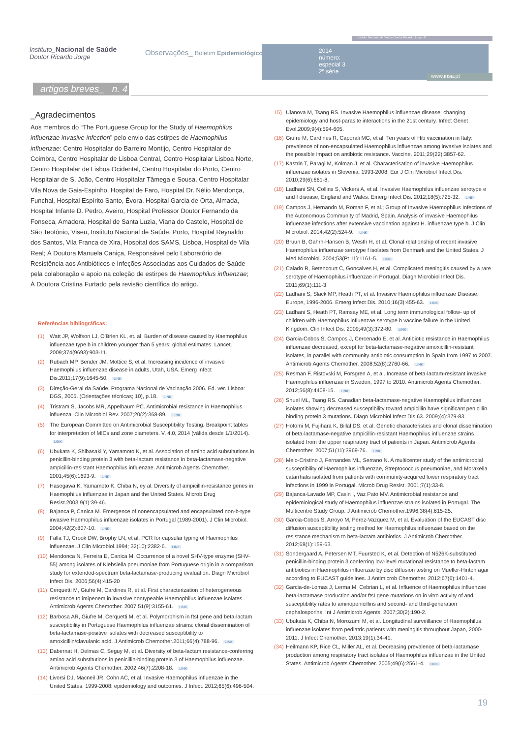Instituto_Nacional de Saúde
Doutor Ricardo Jorge
Observações_ Boletim Epidemiológico
Instituto Nacional de Saúde Doutor Ricardo Jorge, IP
2014
número:
especial 3
2ª série
www.insa.pt
artigos breves_ n. 4
_Agradecimentos
Aos membros do “The Portuguese Group for the Study of Haemophilus influenzae invasive infection” pelo envio das estirpes de Haemophilus influenzae: Centro Hospitalar do Barreiro Montijo, Centro Hospitalar de Coimbra, Centro Hospitalar de Lisboa Central, Centro Hospitalar Lisboa Norte, Centro Hospitalar de Lisboa Ocidental, Centro Hospitalar do Porto, Centro Hospitalar de S. João, Centro Hospitalar Tâmega e Sousa, Centro Hospitalar Vila Nova de Gaia-Espinho, Hospital de Faro, Hospital Dr. Nélio Mendonça, Funchal, Hospital Espírito Santo, Évora, Hospital Garcia de Orta, Almada, Hospital Infante D. Pedro, Aveiro, Hospital Professor Doutor Fernando da Fonseca, Amadora, Hospital de Santa Luzia, Viana do Castelo, Hospital de São Teotónio, Viseu, Instituto Nacional de Saúde, Porto, Hospital Reynaldo dos Santos, Vila Franca de Xira, Hospital dos SAMS, Lisboa, Hospital de Vila Real; À Doutora Manuela Caniça, Responsável pelo Laboratório de Resistência aos Antibióticos e Infeções Associadas aos Cuidados de Saúde pela colaboração e apoio na coleção de estirpes de Haemophilus influenzae; À Doutora Cristina Furtado pela revisão científica do artigo.
Referências bibliográficas:
(1) Watt JP, Wolfson LJ, O'Brien KL, et. al. Burden of disease caused by Haemophilus influenzae type b in children younger than 5 years: global estimates. Lancet. 2009;374(9693):903-11.
(2) Rubach MP, Bender JM, Mottice S, et al. Increasing incidence of invasive Haemophilus influenzae disease in adults, Utah, USA. Emerg Infect Dis.2011;17(9):1645-50. LINK
(3) Direção-Geral da Saúde. Programa Nacional de Vacinação 2006. Ed. ver. Lisboa: DGS, 2005. (Orientações técnicas; 10), p.18. LINK
(4) Tristram S, Jacobs MR, Appelbaum PC. Antimicrobial resistance in Haemophilus influenza. Clin Microbiol Rev. 2007;20(2):368-89. LINK
(5) The European Committee on Antimicrobial Susceptibility Testing. Breakpoint tables for interpretation of MICs and zone diameters. V. 4.0, 2014 (válida desde 1/1/2014). LINK
(6) Ubukata K, Shibasaki Y, Yamamoto K, et al. Association of amino acid substitutions in penicillin-binding protein 3 with beta-lactam resistance in beta-lactamase-negative ampicillin-resistant Haemophilus influenzae. Antimicrob Agents Chemother. 2001;45(6):1693-9. LINK
(7) Hasegawa K, Yamamoto K, Chiba N, ey al. Diversity of ampicillin-resistance genes in Haemophilus influenzae in Japan and the United States. Microb Drug Resist.2003;9(1):39-46.
(8) Bajanca P, Canica M. Emergence of nonencapsulated and encapsulated non-b-type invasive Haemophilus influenzae isolates in Portugal (1989-2001). J Clin Microbiol. 2004;42(2):807-10. LINK
(9) Falla TJ, Crook DW, Brophy LN, et al. PCR for capsular typing of Haemophilus influenzae. J Clin Microbiol.1994; 32(10):2382-6. LINK
(10) Mendonca N, Ferreira E, Canica M. Occurrence of a novel SHV-type enzyme (SHV-55) among isolates of Klebsiella pneumoniae from Portuguese origin in a comparison study for extended-spectrum beta-lactamase-producing evaluation. Diagn Microbiol Infect Dis. 2006;56(4):415-20
(11) Cerquetti M, Giufre M, Cardines R, et al. First characterization of heterogeneous resistance to imipenem in invasive nontypeable Haemophilus influenzae isolates. Antimicrob Agents Chemother. 2007;51(9):3155-61. LINK
(12) Barbosa AR, Giufre M, Cerquetti M, et al. Polymorphism in ftsI gene and beta-lactam susceptibility in Portuguese Haemophilus influenzae strains: clonal dissemination of beta-lactamase-positive isolates with decreased susceptibility to amoxicillin/clavulanic acid. J Antimicrob Chemother.2011;66(4):788-96. LINK
(13) Dabernat H, Delmas C, Seguy M, et al. Diversity of beta-lactam resistance-conferring amino acid substitutions in penicillin-binding protein 3 of Haemophilus influenzae. Antimicrob Agents Chemother. 2002;46(7):2208-18. LINK
(14) Livorsi DJ, Macneil JR, Cohn AC, et al. Invasive Haemophilus influenzae in the United States, 1999-2008: epidemiology and outcomes. J Infect. 2012;65(6):496-504.
15) Ulanova M, Tsang RS. Invasive Haemophilus influenzae disease: changing epidemiology and host-parasite interactions in the 21st century. Infect Genet Evol.2009;9(4):594-605.
(16) Giufre M, Cardines R, Caporali MG, et al. Ten years of Hib vaccination in Italy: prevalence of non-encapsulated Haemophilus influenzae among invasive isolates and the possible impact on antibiotic resistance. Vaccine. 2011;29(22):3857-62.
(17) Kastrin T, Paragi M, Kolman J, et al. Characterisation of invasive Haemophilus influenzae isolates in Slovenia, 1993-2008. Eur J Clin Microbiol Infect Dis. 2010;29(6):661-8.
(18) Ladhani SN, Collins S, Vickers A, et al. Invasive Haemophilus influenzae serotype e and f disease, England and Wales. Emerg Infect Dis. 2012;18(5):725-32. LINK
(19) Campos J, Hernando M, Roman F, et al.; Group of Invasive Haemophilus Infections of the Autonomous Community of Madrid, Spain. Analysis of invasive Haemophilus influenzae infections after extensive vaccination against H. influenzae type b. J Clin Microbiol. 2014;42(2):524-9. LINK
(20) Bruun B, Gahrn-Hansen B, Westh H, et al. Clonal relationship of recent invasive Haemophilus influenzae serotype f isolates from Denmark and the United States. J Med Microbiol. 2004;53(Pt 11):1161-5. LINK
(21) Calado R, Betencourt C, Goncalves H, et al. Complicated meningitis caused by a rare serotype of Haemophilus influenzae in Portugal. Diagn Microbiol Infect Dis. 2011;69(1):111-3.
(22) Ladhani S, Slack MP, Heath PT, et al. Invasive Haemophilus influenzae Disease, Europe, 1996-2006. Emerg Infect Dis. 2010;16(3):455-63. LINK
(23) Ladhani S, Heath PT, Ramsay ME, et al. Long term immunological follow- up of children with Haemophilus influenzae serotype b vaccine failure in the United Kingdom. Clin Infect Dis. 2009;49(3):372-80. LINK
(24) Garcia-Cobos S, Campos J, Cercenado E, et al. Antibiotic resistance in Haemophilus influenzae decreased, except for beta-lactamase-negative amoxicillin-resistant isolates, in parallel with community antibiotic consumption in Spain from 1997 to 2007. Antimicrob Agents Chemother. 2008;52(8):2760-66. LINK
(25) Resman F, Ristovski M, Forsgren A, et al. Increase of beta-lactam-resistant invasive Haemophilus influenzae in Sweden, 1997 to 2010. Antimicrob Agents Chemother. 2012;56(8):4408-15. LINK
(26) Shuel ML, Tsang RS. Canadian beta-lactamase-negative Haemophilus influenzae isolates showing decreased susceptibility toward ampicillin have significant penicillin binding protein 3 mutations. Diagn Microbiol Infect Dis 63. 2009;(4):379-83.
(27) Hotomi M, Fujihara K, Billal DS, et al. Genetic characteristics and clonal dissemination of beta-lactamase-negative ampicillin-resistant Haemophilus influenzae strains isolated from the upper respiratory tract of patients in Japan. Antimicrob Agents Chemother. 2007;51(11):3969-76. LINK
(28) Melo-Cristino J, Fernandes ML, Serrano N. A multicenter study of the antimicrobial susceptibility of Haemophilus influenzae, Streptococcus pneumoniae, and Moraxella catarrhalis isolated from patients with community-acquired lower respiratory tract infections in 1999 in Portugal. Microb Drug Resist. 2001;7(1):33-8.
(29) Bajanca-Lavado MP, Casin I, Vaz Pato MV. Antimicrobial resistance and epidemiological study of Haemophilus influenzae strains isolated in Portugal. The Multicentre Study Group. J Antimicrob Chemother.1996;38(4):615-25.
(30) Garcia-Cobos S, Arroyo M, Perez-Vazquez M, et al. Evaluation of the EUCAST disc diffusion susceptibility testing method for Haemophilus influenzae based on the resistance mechanism to beta-lactam antibiotics. J Antimicrob Chemother. 2012;68(1):159-63.
(31) Sondergaard A, Petersen MT, Fuursted K, et al. Detection of N526K-substituted penicillin-binding protein 3 conferring low-level mutational resistance to beta-lactam antibiotics in Haemophilus influenzae by disc diffusion testing on Mueller-Hinton agar according to EUCAST guidelines. J Antimicrob Chemother. 2012;67(6):1401-4.
(32) Garcia-de-Lomas J, Lerma M, Cebrian L, et al. Influence of Haemophilus influenzae beta-lactamase production and/or ftsI gene mutations on in vitro activity of and susceptibility rates to aminopenicillins and second- and third-generation cephalosporins. Int J Antimicrob Agents. 2007;30(2):190-2.
(33) Ubukata K, Chiba N, Morozumi M, et al. Longitudinal surveillance of Haemophilus influenzae isolates from pediatric patients with meningitis throughout Japan, 2000-2011. J Infect Chemother. 2013;19(1):34-41.
(34) Heilmann KP, Rice CL, Miller AL, et al. Decreasing prevalence of beta-lactamase production among respiratory tract isolates of Haemophilus influenzae in the United States. Antimicrob Agents Chemother. 2005;49(6):2561-4. LINK
19